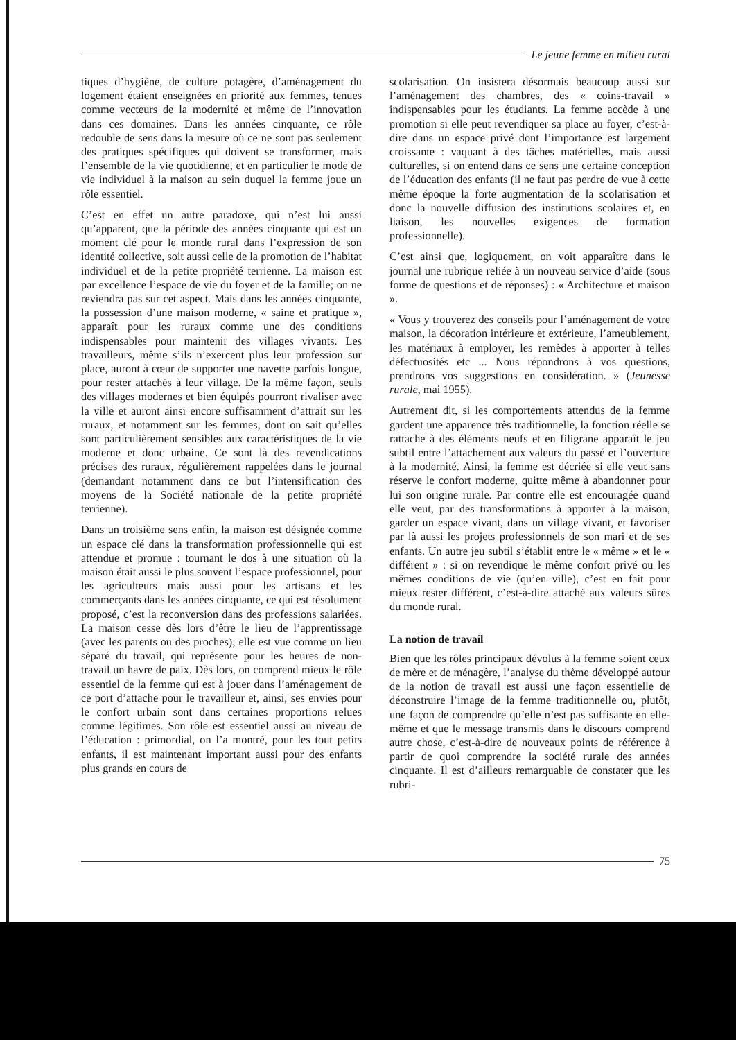Le jeune femme en milieu rural
tiques d’hygiène, de culture potagère, d’aménagement du logement étaient enseignées en priorité aux femmes, tenues comme vecteurs de la modernité et même de l’innovation dans ces domaines. Dans les années cinquante, ce rôle redouble de sens dans la mesure où ce ne sont pas seulement des pratiques spécifiques qui doivent se transformer, mais l’ensemble de la vie quotidienne, et en particulier le mode de vie individuel à la maison au sein duquel la femme joue un rôle essentiel.
C’est en effet un autre paradoxe, qui n’est lui aussi qu’apparent, que la période des années cinquante qui est un moment clé pour le monde rural dans l’expression de son identité collective, soit aussi celle de la promotion de l’habitat individuel et de la petite propriété terrienne. La maison est par excellence l’espace de vie du foyer et de la famille; on ne reviendra pas sur cet aspect. Mais dans les années cinquante, la possession d’une maison moderne, « saine et pratique », apparaît pour les ruraux comme une des conditions indispensables pour maintenir des villages vivants. Les travailleurs, même s’ils n’exercent plus leur profession sur place, auront à cœur de supporter une navette parfois longue, pour rester attachés à leur village. De la même façon, seuls des villages modernes et bien équipés pourront rivaliser avec la ville et auront ainsi encore suffisamment d’attrait sur les ruraux, et notamment sur les femmes, dont on sait qu’elles sont particulièrement sensibles aux caractéristiques de la vie moderne et donc urbaine. Ce sont là des revendications précises des ruraux, régulièrement rappelées dans le journal (demandant notamment dans ce but l’intensification des moyens de la Société nationale de la petite propriété terrienne).
Dans un troisième sens enfin, la maison est désignée comme un espace clé dans la transformation professionnelle qui est attendue et promue : tournant le dos à une situation où la maison était aussi le plus souvent l’espace professionnel, pour les agriculteurs mais aussi pour les artisans et les commerçants dans les années cinquante, ce qui est résolument proposé, c’est la reconversion dans des professions salariées. La maison cesse dès lors d’être le lieu de l’apprentissage (avec les parents ou des proches); elle est vue comme un lieu séparé du travail, qui représente pour les heures de non-travail un havre de paix. Dès lors, on comprend mieux le rôle essentiel de la femme qui est à jouer dans l’aménagement de ce port d’attache pour le travailleur et, ainsi, ses envies pour le confort urbain sont dans certaines proportions relues comme légitimes. Son rôle est essentiel aussi au niveau de l’éducation : primordial, on l’a montré, pour les tout petits enfants, il est maintenant important aussi pour des enfants plus grands en cours de
scolarisation. On insistera désormais beaucoup aussi sur l’aménagement des chambres, des « coins-travail » indispensables pour les étudiants. La femme accède à une promotion si elle peut revendiquer sa place au foyer, c’est-à-dire dans un espace privé dont l’importance est largement croissante : vaquant à des tâches matérielles, mais aussi culturelles, si on entend dans ce sens une certaine conception de l’éducation des enfants (il ne faut pas perdre de vue à cette même époque la forte augmentation de la scolarisation et donc la nouvelle diffusion des institutions scolaires et, en liaison, les nouvelles exigences de formation professionnelle).
C’est ainsi que, logiquement, on voit apparaître dans le journal une rubrique reliée à un nouveau service d’aide (sous forme de questions et de réponses) : « Architecture et maison ».
« Vous y trouverez des conseils pour l’aménagement de votre maison, la décoration intérieure et extérieure, l’ameublement, les matériaux à employer, les remèdes à apporter à telles défectuosités etc ... Nous répondrons à vos questions, prendrons vos suggestions en considération. » (Jeunesse rurale, mai 1955).
Autrement dit, si les comportements attendus de la femme gardent une apparence très traditionnelle, la fonction réelle se rattache à des éléments neufs et en filigrane apparaît le jeu subtil entre l’attachement aux valeurs du passé et l’ouverture à la modernité. Ainsi, la femme est décriée si elle veut sans réserve le confort moderne, quitte même à abandonner pour lui son origine rurale. Par contre elle est encouragée quand elle veut, par des transformations à apporter à la maison, garder un espace vivant, dans un village vivant, et favoriser par là aussi les projets professionnels de son mari et de ses enfants. Un autre jeu subtil s’établit entre le « même » et le « différent » : si on revendique le même confort privé ou les mêmes conditions de vie (qu’en ville), c’est en fait pour mieux rester différent, c’est-à-dire attaché aux valeurs sûres du monde rural.
La notion de travail
Bien que les rôles principaux dévolus à la femme soient ceux de mère et de ménagère, l’analyse du thème développé autour de la notion de travail est aussi une façon essentielle de déconstruire l’image de la femme traditionnelle ou, plutôt, une façon de comprendre qu’elle n’est pas suffisante en elle-même et que le message transmis dans le discours comprend autre chose, c’est-à-dire de nouveaux points de référence à partir de quoi comprendre la société rurale des années cinquante. Il est d’ailleurs remarquable de constater que les rubri-
75